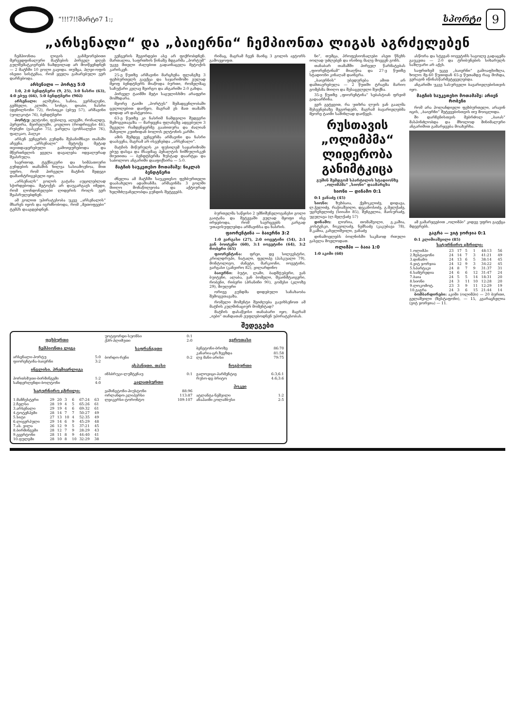“!!!7!!მარტი7 1:;
სპორტი
9
„არსენალი“ და „ბაიერნი“ ჩემპიონთა ლიგას აგრძელებენ
ჩემპიონთა ლიგის განმეორებითი მერვედფინალური მატჩების პირველ დღეს გულშემატკივრებს ნამდვილად არ მოიწყენდნენ — 2 მატჩში 10 გოლი გავიდა. თუმცა, პლეი-ოფის ისეთი სისტემაა, რომ ყველა გახარებული ვერ დარჩებოდა.
არსენალი — პორტუ 5:0
1:0, 2:0 ბენდტნერი (9, 25), 3:0 ნასრი (63), 4:0 ებუე (66), 5:0 ბენდტნერი (90პ)
არსენალი: ალმუნია, სანია, ვერმალენი, გემბელი, კლიში, სონგი, დიაბი, ნასრი (დენილსონი 72), როსიცკი (ებუე 57), არშავინი (უოლკოტი 76), ბენდტნერი
პორტუ: ელტონი, ფუსილე, ალვეში, რონალდუ, პერეირა, მეირელეში, კოელიო (როდრიგესი 46), რუბენი (ვასკესი 75), ვარელა (გონსალესი 76), ფალკაო, ჰალკი
არსენ ვენგერის გუნდმა შესანიშნავი თამაში აჩვენა. „არსენალი“ მეტოქე მეტად თვითდაჯერებული გამოიყურებოდა და მწვრთნელის ყველა დავალება იდეალურად შეასრულა.
საერთოდ, ტექნიკური და სიმპათიური გუნდების თამაშის ხილვა სასიამოვნოა, მით უფრო, რომ პირველი მატჩის შედეგი დამაინტრიგებელი იყო.
„არსენალს“ გოლის გატანა აუცილებლად სჭირდებოდა. მეტოქეს არ დაუკარგავს იმედი, რომ ლონდონელები ლიდერის როლს ვერ შეასრულებდნენ.
ამ გოლით უპირატესობა უკვე „არსენალის“ მხარეს იყოს და იგრძნობოდა, რომ „მეთოფეები“ ტემპს დააგდებდნენ.
ვენგერის შეგირდები ასე არ ფიქრობდნენ. მართალია, საფრთხის წინაშე მდგარმა „პორტუმ“ უკვე მთელი ძალებით გადაინაცვლა მეტოქის კარისკენ.
25-ე წუთზე არშავინი მარცხენა ფლანგზე 3 ფეხბურთელს გაექცა და საჯარიმოში ეულად მყოფ ბენდტნერს მიაწოდა ბურთი, რომელმაც საჩუქარი კვლავ შეირგო და ანგარიში 2:0 გახდა.
პირველ ტაიმში მეტი საგულისხმო არაფერი მომხდარა.
მეორე ტაიმი „პორტუს“ შემადგენლობაში ცვლილებით დაიწყო, მაგრამ ეს მათ თამაშს დიდად არ დასტყობია.
63-ე წუთზე კი ნასრიმ ნამდვილი შედევრი შემოგვთავაზა — მარჯვენა ფლანგზე ადგებული 3 მცველი რამდენჯერმე გააბითურა და ძალიან მახვილი კუთხიდან ბოლოს ელტონის კარში.
ამის შემდეგ ვენგერმა არშავინი და ნასრი დაასვენა, მაგრამ არ ისვენებდა „არსენალი“.
მატჩის მიწურულს კი ფუსილემ საჯარიმოში ებუე დასცა და მსაჯმაც პენალტის ნიშნულისკენ მიუთითა — ბენდტნერმა ზუსტად დაარტყა და საბოლოო ანგარიში დააფიქსირა — 5:0.
მატჩის საუკეთესო მოთამაშე: ნიკლას ბენდტნერი
ძნელია ამ მატჩში საუკეთესო ფეხბურთელი დაასახელო ადამიანმა. არშავინმა 3 გოლში მიიღო მონაწილეობა და აქტიურად ხელმძღვანელობდა გუნდის შეტევებს.
რიმაც, მაგრამ ჩვენ მაინც 3 გოლის ავტორს გამოვყოფთ.
ბურთელმა საწყისი 2 უმნიშვნელოვანესი გოლი გაიტანა და შეტევაში ეულად მყოფი ისე ირჯებოდა, რომ სავრცეებს კარგად უთავისუფლებდა არშავინსა და ნასრის.
ფიორენტინა — ბაიერნი 3:2
1:0 ვარგასი (27), 2:0 იოვეტიჩი (54), 2:1 ვან ბოიტენი (60), 3:1 იოვეტიჩი (64), 3:2 რობერი (65)
ფიორენტინა: ფრეი, დე სილვესტრი, კროლდრუპი, ნატალი, ფელიპე (პასკუალი 79), მონტოლივო, ძანეტი, მარკიონი, იოვეტიჩი, ვარგასი (კანეირო 82), ჟილარდინო
ბაიერნი: ბუტი, ლამი, ბადშტუბერი, ვან ბუიტენი, ალაბა, ვან ბომელი, შვაინშტაიგერი, რობენი, რიბერი (პრანიჩი 90), გომესი (კლოზე 29), მიულერი
ორივე გუნდმა დიდებული სანახაობა შემოგვთავაზა.
რომელი მომენტი შეიძლება გავიხსენოთ ამ მატჩის კულმინაციურ მომენტად?
მატჩის დასაწყისი თანაბარი იყო, მაგრამ „იები“ თანდათან ეუფლებოდნენ უპირატესობას.
ნი“, თუმცა, პროფესიონალები ასეთ წნეხს იოლად უძლებენ და ისინიც მალე მოეგენ გონს.
თანაბარ თამაშში პირველ წარმატებას „ფიორენტინამ“ მიაღწია და 27-ე წუთზე სტადიონი კინაღამ დაინგრა.
„ბაიერნის“ უბედურება ამით არ დამთავრებულა — 2 წუთში ტრავმა მარიო გომესმა მიიღო და შესაცვლელი შეიქნა.
35-ე წუთზე „ფიორენტინა“ სებასტიან ფრეიმ გადაარჩინა.
ვერ გეტყვით, რა უთხრა ლუის ვან გაალმა შესვენებაზე შეგირდებს, მაგრამ ბავარიელებმა მეორე ტაიმი საშინლად დაიწყეს.
რუსთავის „ოლიმპმა“ ლიდერობა განიმტკიცა
გუშინ შემდგომ სპარტილის სტადიონზე „ოლიმპმა“ „სიონი“ დაამარცხა
სიონი — დინამო 0:1
0:1 ვანაძე (45)
სიონი: ზუხბაია, ქემოკლიძე, დიდავა, ლ.ჭელიძე, რაჭიაშვილი, დეკანოსიძე, გ.მელქაძე, უგრეხელიძე (სიიანი 85), შენგელია, მაისურაძე, უგულავა (ლ.მელქაძე 57)
დინამო: ლორია, თომაშვილი, გ.კაშია, კოსტესკი, ჩიკვილაძე, ნემსაძე (კაკუბავა 78), შ.კაშია, კახელიშვილი, ვანაძე
დინამოელებს ბოლნისში საკმაოდ რთული გასვლა მოელოდათ.
ოლიმპი — ბაია 1:0
1:0 აკიმი (60)
ასწორა და სტევან იოვეტიჩს საგოლე გადაცემა გაუკეთა — 2:0 და ტრიბუნების სიხარულს საზღვარი არ აქვს.
საფრთხემ უკვე „ბაიერნი“ გამოაფხიზლა, ხოლო მე-60 წუთიდან 65-ე წუთამდე რაც მოხდა, ვერავინ იწინასწარმეტყველებდა.
ანგარიში უკვე სასურველი ბავარიელებისთვის იყო.
მატჩის საუკეთესო მოთამაშე: არიენ რობენი
რომ არა ჰოლანდიელი ფეხბურთელი, არავინ იცის, „ბაიერნი“ შეტევებისთვის თუ მოიცლიდა.
ში დარჩენისთვის მებრძოლ „ბაიას“ მასპინძლობდა და მხოლოდ მინიმალური ანგარიშით გამარჯვება მოახერხა.
ამ გამარჯვებით „ოლიმპი“ კიდევ უფრო გაექცა მდევრებს.
გაგრა — ვიტ ჯორჯია 0:1
0:1 კლიმიაშვილი (85)
სატურნირო ცხრილი:
| 1.ოლიმპი | 23 | 17 | 5 | 1 | 48:13 | 56 |
| 2.ზესტაფონი | 24 | 14 | 7 | 3 | 41:21 | 49 |
| 3.დინამო | 24 | 13 | 6 | 5 | 38:14 | 45 |
| 4.ვიტ ჯორჯია | 24 | 12 | 9 | 3 | 34:22 | 45 |
| 5.სპარტაკი | 24 | 8 | 7 | 9 | 31:37 | 31 |
| 6.სამტრედია | 24 | 6 | 6 | 12 | 31:47 | 24 |
| 7.ბაია | 24 | 5 | 5 | 14 | 18:31 | 20 |
| 8.სიონი | 24 | 3 | 11 | 10 | 12:28 | 20 |
| 9.ლოკომოტ. | 23 | 3 | 9 | 11 | 12:29 | 19 |
| 10.გაგრა | 24 | 3 | 6 | 15 | 21:44 | 14 |
ბომბარდირები: აკიმი (ოლიმპი) — 20 ბურთი, გელაშვილი (ზესტაფონი), — 15, კვარაცხელია (ვიტ ჯორჯია) — 11.
შედეგები
ფეხბურთი
ჩემპიონთა ლიგა
| არსენალი-პორტუ | 5:0 |
| ფიორენტინა-ბაიერნი | 3:2 |
ინგლისი. პრემიერლიგა
| პორთსმუთი-ბირმინგემი | 1:2 |
| სანდერლენდი-ბოლტონი | 4:0 |
სატურნირო ცხრილი:
| 1.მანჩესტერი | 29 | 20 | 3 | 6 | 67:24 | 63 |
| 2.ჩელსი | 28 | 19 | 4 | 5 | 65:26 | 61 |
| 3.არსენალი | 29 | 19 | 4 | 6 | 69:32 | 61 |
| 4.ტოტენჰემი | 28 | 14 | 7 | 7 | 50:27 | 49 |
| 5.სიტი | 27 | 13 | 10 | 4 | 52:35 | 49 |
| 6.ლივერპული | 29 | 14 | 6 | 9 | 45:29 | 48 |
| 7.ას. ვილა | 26 | 12 | 9 | 5 | 37:21 | 45 |
| 8.ბირმინგემი | 28 | 12 | 7 | 9 | 28:29 | 43 |
| 9.ევერტონი | 28 | 11 | 8 | 9 | 44:40 | 41 |
| 10.ფულემი | 28 | 10 | 8 | 10 | 32:29 | 38 |
| უოტფორდი-სუონსი | 0:1 |
| ქპრ-პლიმუთი | 2:0 |
საფრანგეთი
| ბორდო-რენი | 0:2 |
ესპანეთი. თასი
| ინსბრუკი-ლუშტენაუ | 0:1 |
კალათბურთი
| ვაშინგტონი-ჰიუსტონი | 88:96 |
| ორლანდო-კლიპერსი | 113:87 |
| ლეიკერსი-ტორონტო | 109:107 |
ევროთასი
| ბენეტონი-ბროზე | 86:70 |
| კანარია-ცრ.ზვეზდა | 81:58 |
| ლე მანი-არისი | 79:75 |
ჩოგბურთი
| გალოვიცი-პარმენტიე | 6:3;6:1 |
| რუსო-დე ბრიტო | 4:6;3:6 |
ჰოკეი
| ატლანტა-ნეშვილი | 1:2 |
| ანაჰაიმი-კოლამბუსი | 2:5 |